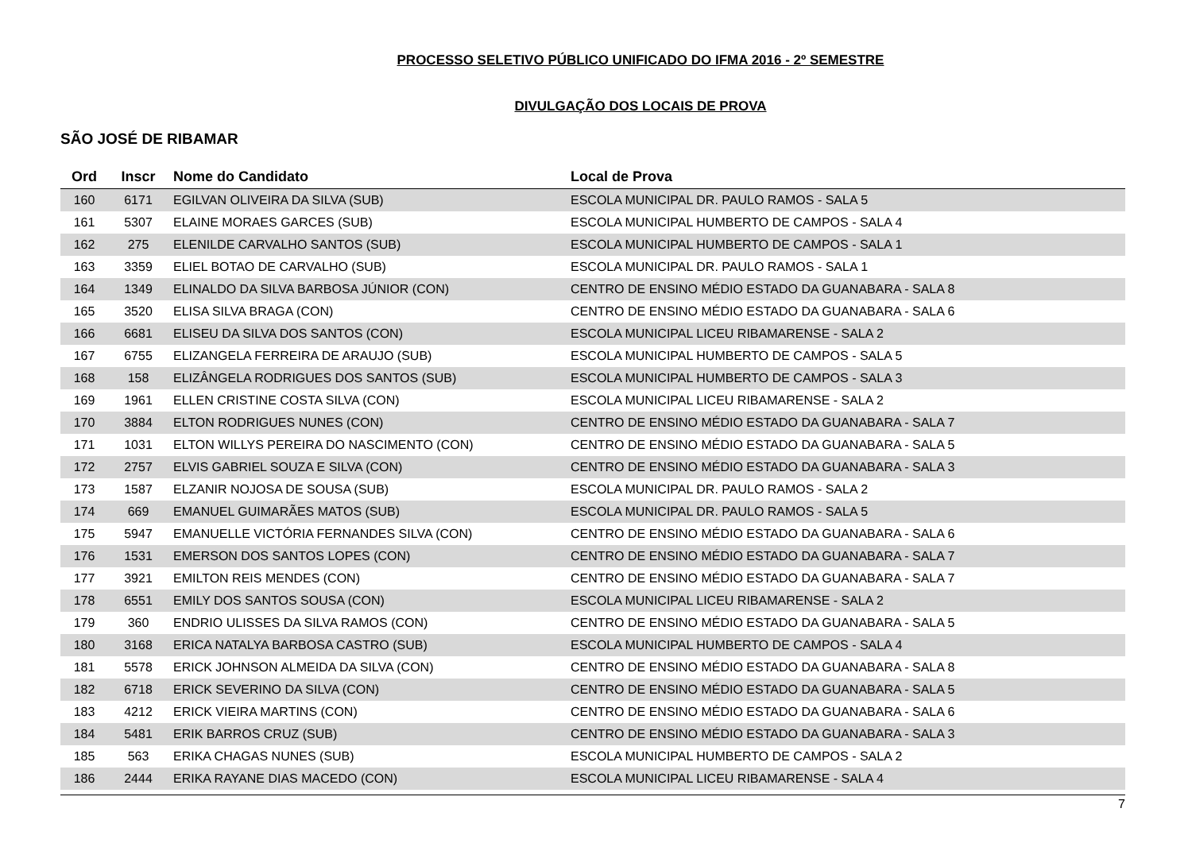PROCESSO SELETIVO PÚBLICO UNIFICADO DO IFMA 2016 - 2º SEMESTRE
DIVULGAÇÃO DOS LOCAIS DE PROVA
SÃO JOSÉ DE RIBAMAR
| Ord | Inscr | Nome do Candidato | Local de Prova |
| --- | --- | --- | --- |
| 160 | 6171 | EGILVAN OLIVEIRA DA SILVA (SUB) | ESCOLA MUNICIPAL DR. PAULO RAMOS - SALA 5 |
| 161 | 5307 | ELAINE MORAES GARCES (SUB) | ESCOLA MUNICIPAL HUMBERTO DE CAMPOS - SALA 4 |
| 162 | 275 | ELENILDE CARVALHO SANTOS (SUB) | ESCOLA MUNICIPAL HUMBERTO DE CAMPOS - SALA 1 |
| 163 | 3359 | ELIEL BOTAO DE CARVALHO (SUB) | ESCOLA MUNICIPAL DR. PAULO RAMOS - SALA 1 |
| 164 | 1349 | ELINALDO DA SILVA BARBOSA JÚNIOR (CON) | CENTRO DE ENSINO MÉDIO ESTADO DA GUANABARA - SALA 8 |
| 165 | 3520 | ELISA SILVA BRAGA (CON) | CENTRO DE ENSINO MÉDIO ESTADO DA GUANABARA - SALA 6 |
| 166 | 6681 | ELISEU DA SILVA DOS SANTOS (CON) | ESCOLA MUNICIPAL LICEU RIBAMARENSE - SALA 2 |
| 167 | 6755 | ELIZANGELA FERREIRA DE ARAUJO (SUB) | ESCOLA MUNICIPAL HUMBERTO DE CAMPOS - SALA 5 |
| 168 | 158 | ELIZÂNGELA RODRIGUES DOS SANTOS (SUB) | ESCOLA MUNICIPAL HUMBERTO DE CAMPOS - SALA 3 |
| 169 | 1961 | ELLEN CRISTINE COSTA SILVA (CON) | ESCOLA MUNICIPAL LICEU RIBAMARENSE - SALA 2 |
| 170 | 3884 | ELTON RODRIGUES NUNES (CON) | CENTRO DE ENSINO MÉDIO ESTADO DA GUANABARA - SALA 7 |
| 171 | 1031 | ELTON WILLYS PEREIRA DO NASCIMENTO (CON) | CENTRO DE ENSINO MÉDIO ESTADO DA GUANABARA - SALA 5 |
| 172 | 2757 | ELVIS GABRIEL SOUZA E SILVA (CON) | CENTRO DE ENSINO MÉDIO ESTADO DA GUANABARA - SALA 3 |
| 173 | 1587 | ELZANIR NOJOSA DE SOUSA (SUB) | ESCOLA MUNICIPAL DR. PAULO RAMOS - SALA 2 |
| 174 | 669 | EMANUEL GUIMARÃES MATOS (SUB) | ESCOLA MUNICIPAL DR. PAULO RAMOS - SALA 5 |
| 175 | 5947 | EMANUELLE VICTÓRIA FERNANDES SILVA (CON) | CENTRO DE ENSINO MÉDIO ESTADO DA GUANABARA - SALA 6 |
| 176 | 1531 | EMERSON DOS SANTOS LOPES (CON) | CENTRO DE ENSINO MÉDIO ESTADO DA GUANABARA - SALA 7 |
| 177 | 3921 | EMILTON REIS MENDES (CON) | CENTRO DE ENSINO MÉDIO ESTADO DA GUANABARA - SALA 7 |
| 178 | 6551 | EMILY DOS SANTOS SOUSA (CON) | ESCOLA MUNICIPAL LICEU RIBAMARENSE - SALA 2 |
| 179 | 360 | ENDRIO ULISSES DA SILVA RAMOS (CON) | CENTRO DE ENSINO MÉDIO ESTADO DA GUANABARA - SALA 5 |
| 180 | 3168 | ERICA NATALYA BARBOSA CASTRO (SUB) | ESCOLA MUNICIPAL HUMBERTO DE CAMPOS - SALA 4 |
| 181 | 5578 | ERICK JOHNSON ALMEIDA DA SILVA (CON) | CENTRO DE ENSINO MÉDIO ESTADO DA GUANABARA - SALA 8 |
| 182 | 6718 | ERICK SEVERINO DA SILVA (CON) | CENTRO DE ENSINO MÉDIO ESTADO DA GUANABARA - SALA 5 |
| 183 | 4212 | ERICK VIEIRA MARTINS (CON) | CENTRO DE ENSINO MÉDIO ESTADO DA GUANABARA - SALA 6 |
| 184 | 5481 | ERIK BARROS CRUZ (SUB) | CENTRO DE ENSINO MÉDIO ESTADO DA GUANABARA - SALA 3 |
| 185 | 563 | ERIKA CHAGAS NUNES (SUB) | ESCOLA MUNICIPAL HUMBERTO DE CAMPOS - SALA 2 |
| 186 | 2444 | ERIKA RAYANE DIAS MACEDO (CON) | ESCOLA MUNICIPAL LICEU RIBAMARENSE - SALA 4 |
7